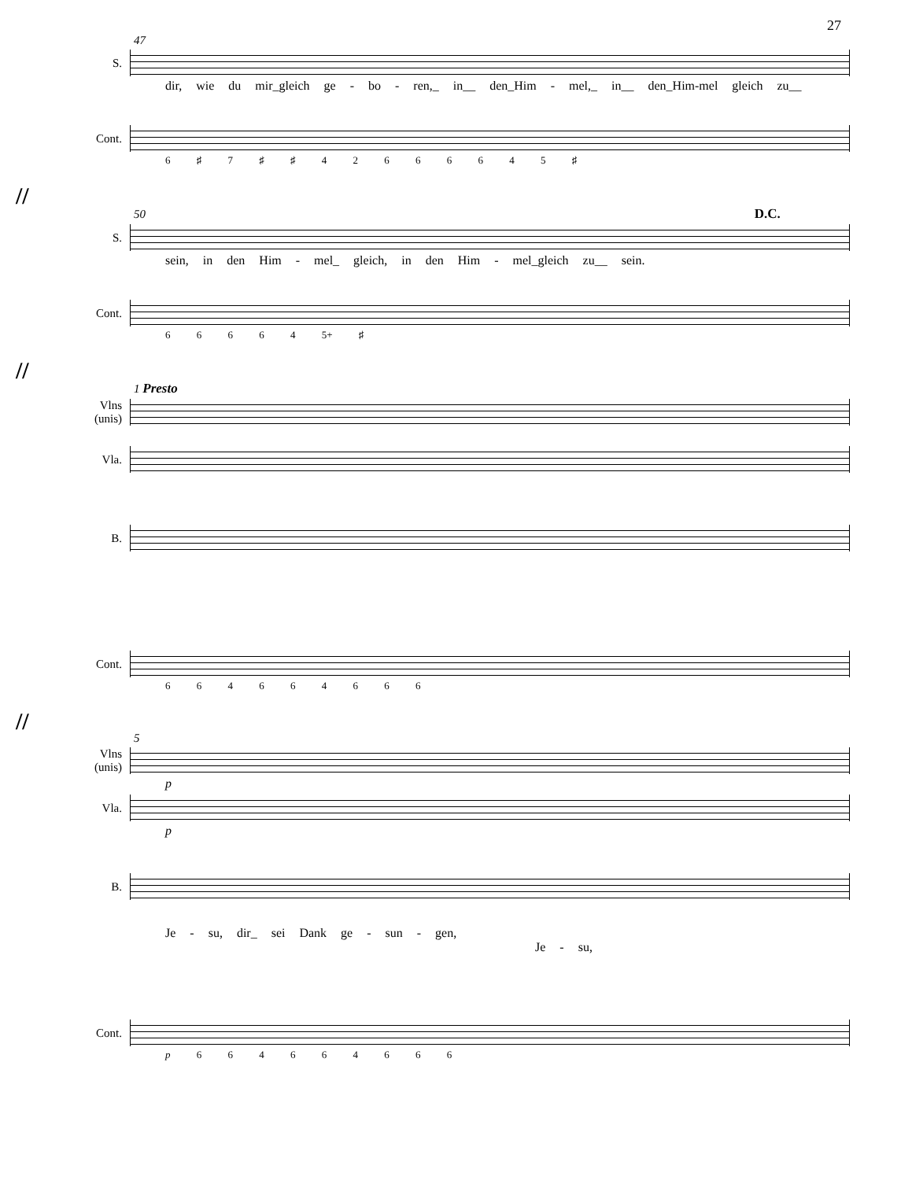27
47
S.
dir, wie du mir_gleich ge - bo - ren,_ in__ den_Him - mel,_ in__ den_Him-mel gleich zu__
Cont.
6 ♯ 7 ♯ ♯ 4 2 6 6 6 6 4 5 ♯
//
50 D.C.
S.
sein, in den Him - mel_ gleich, in den Him - mel_gleich zu__ sein.
Cont.
6 6 6 6 4 5+ ♯
//
1 Presto
Vlns
(unis)
Vla.
B.
Cont.
6 6 4 6 6 4 6 6 6
//
5
Vlns
(unis)
p
Vla.
p
B.
Je - su, dir_ sei Dank ge - sun - gen, Je - su,
Cont.
p 6 6 4 6 6 4 6 6 6